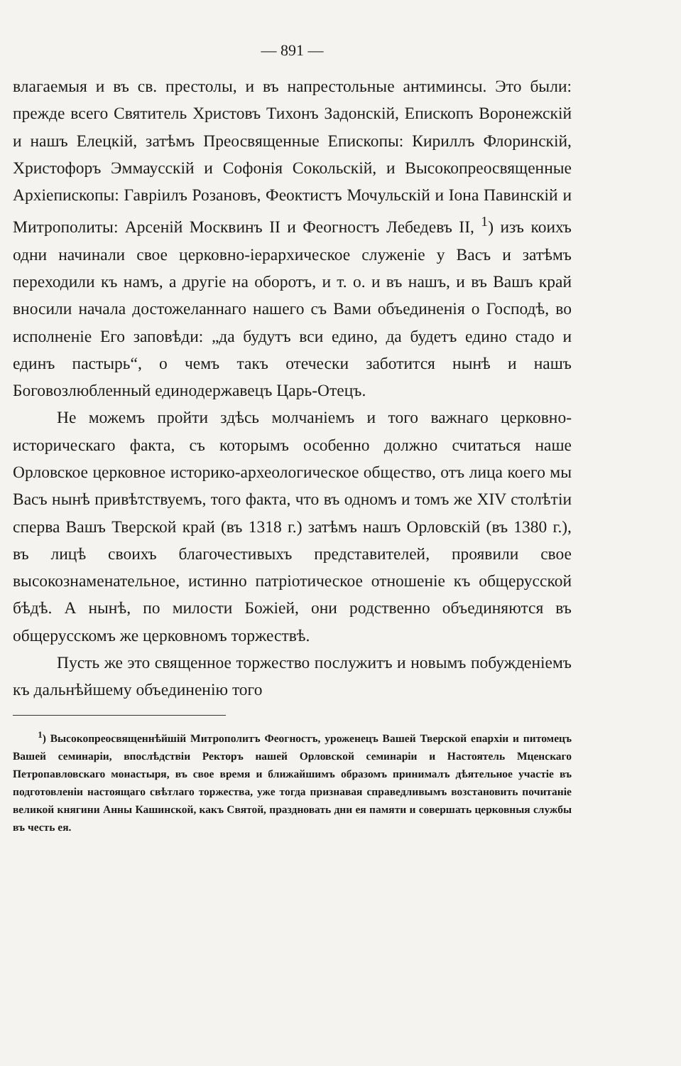— 891 —
влагаемыя и въ св. престолы, и въ напрестольные антиминсы. Это были: прежде всего Святитель Христовъ Тихонъ Задонскій, Епископъ Воронежскій и нашъ Елецкій, затѣмъ Преосвященные Епископы: Кириллъ Флоринскій, Христофоръ Эммаусскій и Софонія Сокольскій, и Высокопреосвященные Архіепископы: Гавріилъ Розановъ, Феоктистъ Мочульскій и Іона Павинскій и Митрополиты: Арсеній Москвинъ II и Феогностъ Лебедевъ II, <sup>1</sup>) изъ коихъ одни начинали свое церковно-іерархическое служеніе у Васъ и затѣмъ переходили къ намъ, а другіе на оборотъ, и т. о. и въ нашъ, и въ Вашъ край вносили начала достожеланнаго нашего съ Вами объединенія о Господѣ, во исполненіе Его заповѣди: „да будутъ вси едино, да будетъ едино стадо и единъ пастырь“, о чемъ такъ отечески заботится нынѣ и нашъ Боговозлюбленный единодержавецъ Царь-Отецъ.
Не можемъ пройти здѣсь молчаніемъ и того важнаго церковно-историческаго факта, съ которымъ особенно должно считаться наше Орловское церковное историко-археологическое общество, отъ лица коего мы Васъ нынѣ привѣтствуемъ, того факта, что въ одномъ и томъ же XIV столѣтіи сперва Вашъ Тверской край (въ 1318 г.) затѣмъ нашъ Орловскій (въ 1380 г.), въ лицѣ своихъ благочестивыхъ представителей, проявили свое высокознаменательное, истинно патріотическое отношеніе къ общерусской бѣдѣ. А нынѣ, по милости Божіей, они родственно объединяются въ общерусскомъ же церковномъ торжествѣ.
Пусть же это священное торжество послужитъ и новымъ побужденіемъ къ дальнѣйшему объединенію того
<sup>1</sup>) Высокопреосвященнѣйшій Митрополитъ Феогностъ, уроженецъ Вашей Тверской епархіи и питомецъ Вашей семинаріи, впослѣдствіи Ректоръ нашей Орловской семинаріи и Настоятель Мценскаго Петропавловскаго монастыря, въ свое время и ближайшимъ образомъ принималъ дѣятельное участіе въ подготовленіи настоящаго свѣтлаго торжества, уже тогда признавая справедливымъ возстановить почитаніе великой княгини Анны Кашинской, какъ Святой, праздновать дни ея памяти и совершать церковныя службы въ честь ея.